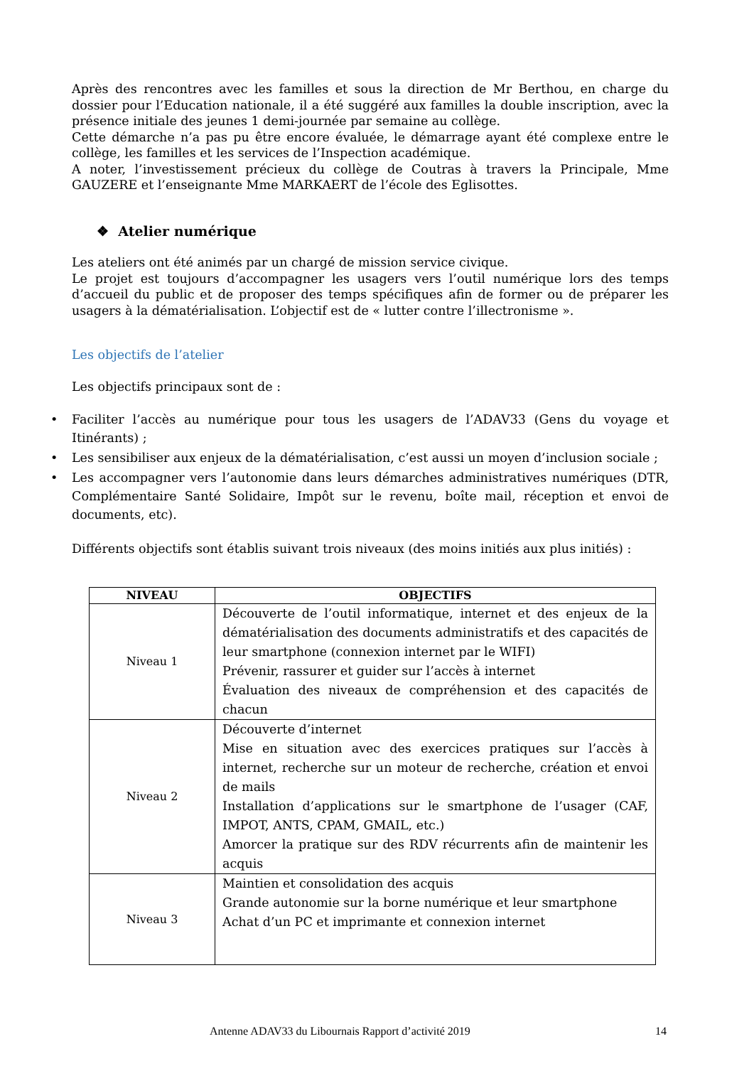Après des rencontres avec les familles et sous la direction de Mr Berthou, en charge du dossier pour l’Education nationale, il a été suggéré aux familles la double inscription, avec la présence initiale des jeunes 1 demi-journée par semaine au collège.
Cette démarche n’a pas pu être encore évaluée, le démarrage ayant été complexe entre le collège, les familles et les services de l’Inspection académique.
A noter, l’investissement précieux du collège de Coutras à travers la Principale, Mme GAUZERE et l’enseignante Mme MARKAERT de l’école des Eglisottes.
❖ Atelier numérique
Les ateliers ont été animés par un chargé de mission service civique.
Le projet est toujours d’accompagner les usagers vers l’outil numérique lors des temps d’accueil du public et de proposer des temps spécifiques afin de former ou de préparer les usagers à la dématérialisation. L’objectif est de « lutter contre l’illectronisme ».
Les objectifs de l’atelier
Les objectifs principaux sont de :
• Faciliter l’accès au numérique pour tous les usagers de l’ADAV33 (Gens du voyage et Itinérants) ;
• Les sensibiliser aux enjeux de la dématérialisation, c’est aussi un moyen d’inclusion sociale ;
• Les accompagner vers l’autonomie dans leurs démarches administratives numériques (DTR, Complémentaire Santé Solidaire, Impôt sur le revenu, boîte mail, réception et envoi de documents, etc).
Différents objectifs sont établis suivant trois niveaux (des moins initiés aux plus initiés) :
| NIVEAU | OBJECTIFS |
| --- | --- |
| Niveau 1 | Découverte de l’outil informatique, internet et des enjeux de la dématérialisation des documents administratifs et des capacités de leur smartphone (connexion internet par le WIFI) Prévenir, rassurer et guider sur l’accès à internet Évaluation des niveaux de compréhension et des capacités de chacun |
| Niveau 2 | Découverte d’internet Mise en situation avec des exercices pratiques sur l’accès à internet, recherche sur un moteur de recherche, création et envoi de mails Installation d’applications sur le smartphone de l’usager (CAF, IMPOT, ANTS, CPAM, GMAIL, etc.) Amorcer la pratique sur des RDV récurrents afin de maintenir les acquis |
| Niveau 3 | Maintien et consolidation des acquis Grande autonomie sur la borne numérique et leur smartphone Achat d’un PC et imprimante et connexion internet |
Antenne ADAV33 du Libournais Rapport d’activité 2019 14